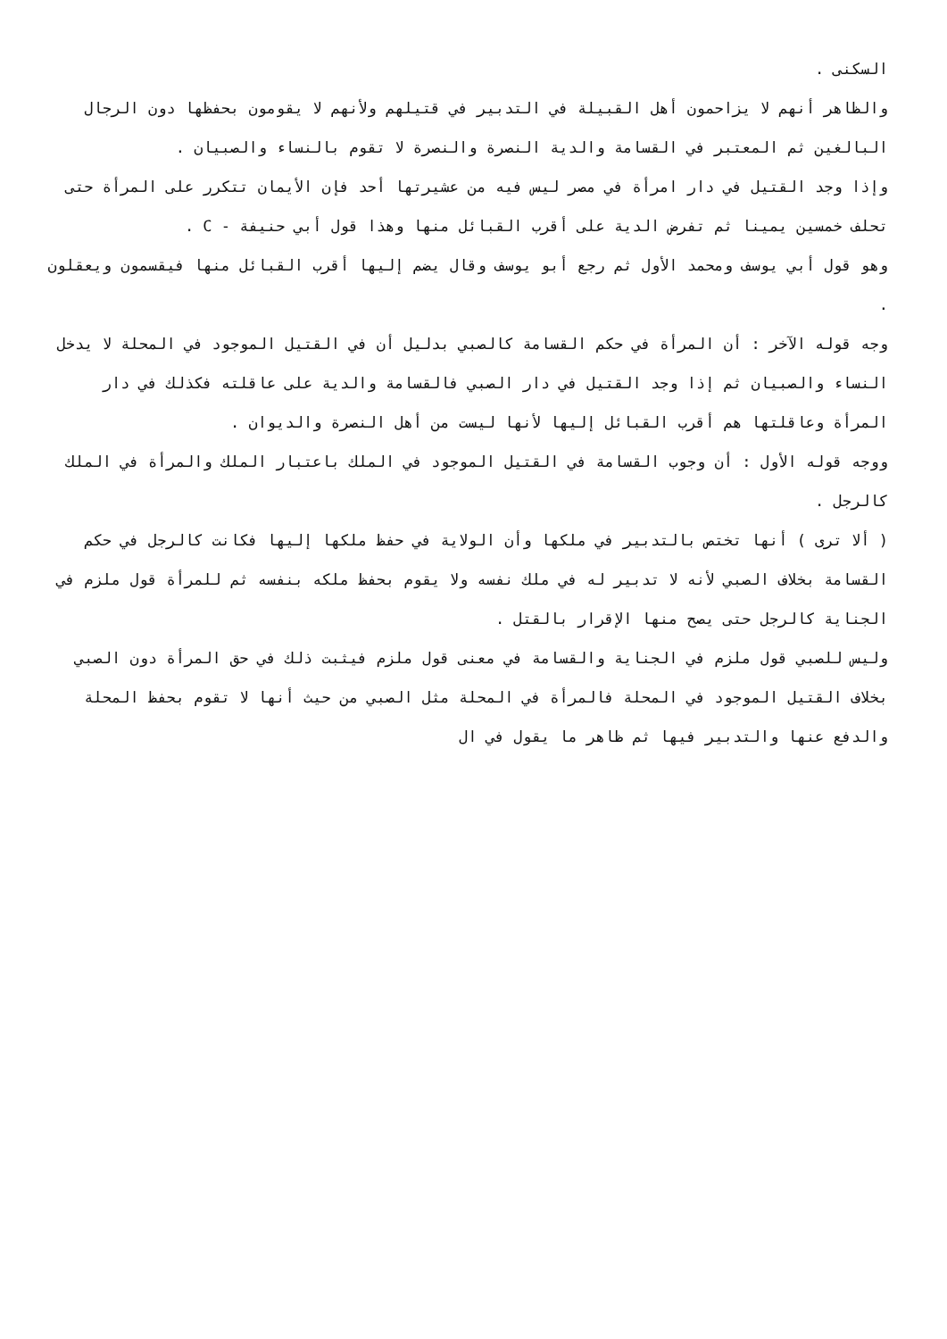السكنى .
والظاهر أنهم لا يزاحمون أهل القبيلة في التدبير في قتيلهم ولأنهم لا يقومون بحفظها دون الرجال البالغين ثم المعتبر في القسامة والدية النصرة والنصرة لا تقوم بالنساء والصبيان .
وإذا وجد القتيل في دار امرأة في مصر ليس فيه من عشيرتها أحد فإن الأيمان تتكرر على المرأة حتى تحلف خمسين يمينا ثم تفرض الدية على أقرب القبائل منها وهذا قول أبي حنيفة - C .
وهو قول أبي يوسف ومحمد الأول ثم رجع أبو يوسف وقال يضم إليها أقرب القبائل منها فيقسمون ويعقلون .
وجه قوله الآخر : أن المرأة في حكم القسامة كالصبي بدليل أن في القتيل الموجود في المحلة لا يدخل النساء والصبيان ثم إذا وجد القتيل في دار الصبي فالقسامة والدية على عاقلته فكذلك في دار المرأة وعاقلتها هم أقرب القبائل إليها لأنها ليست من أهل النصرة والديوان .
ووجه قوله الأول : أن وجوب القسامة في القتيل الموجود في الملك باعتبار الملك والمرأة في الملك كالرجل .
( ألا ترى ) أنها تختص بالتدبير في ملكها وأن الولاية في حفظ ملكها إليها فكانت كالرجل في حكم القسامة بخلاف الصبي لأنه لا تدبير له في ملك نفسه ولا يقوم بحفظ ملكه بنفسه ثم للمرأة قول ملزم في الجناية كالرجل حتى يصح منها الإقرار بالقتل .
وليس للصبي قول ملزم في الجناية والقسامة في معنى قول ملزم فيثبت ذلك في حق المرأة دون الصبي بخلاف القتيل الموجود في المحلة فالمرأة في المحلة مثل الصبي من حيث أنها لا تقوم بحفظ المحلة والدفع عنها والتدبير فيها ثم ظاهر ما يقول في ال